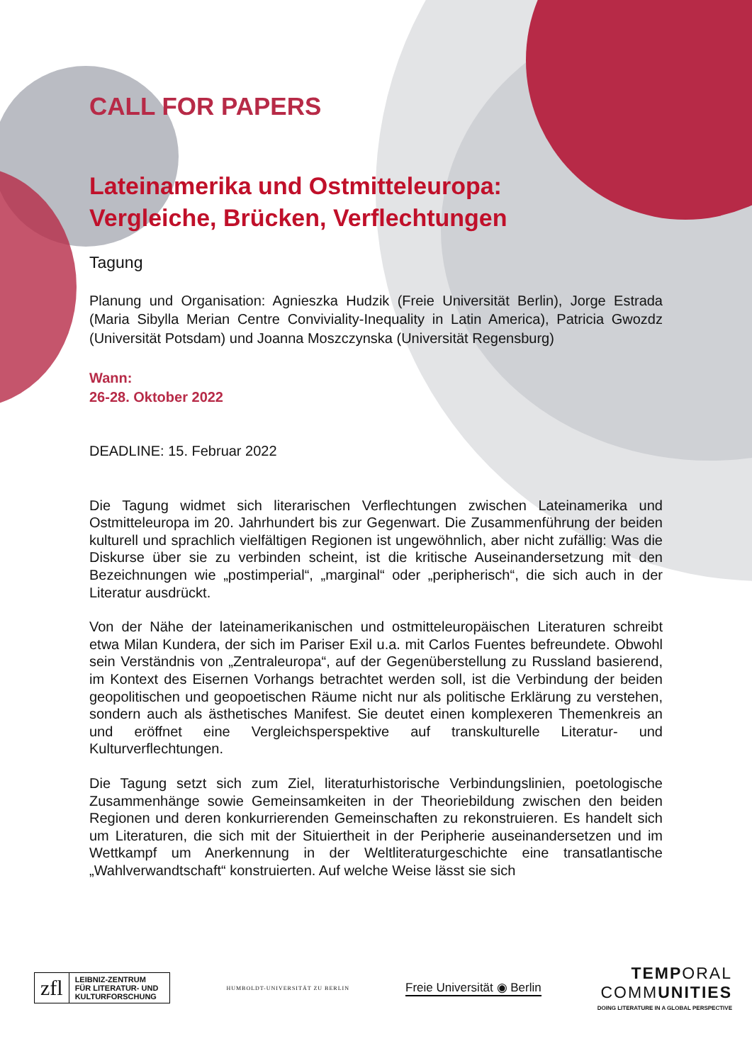CALL FOR PAPERS
Lateinamerika und Ostmitteleuropa:
Vergleiche, Brücken, Verflechtungen
Tagung
Planung und Organisation: Agnieszka Hudzik (Freie Universität Berlin), Jorge Estrada (Maria Sibylla Merian Centre Conviviality-Inequality in Latin America), Patricia Gwozdz (Universität Potsdam) und Joanna Moszczynska (Universität Regensburg)
Wann:
26-28. Oktober 2022
DEADLINE: 15. Februar 2022
Die Tagung widmet sich literarischen Verflechtungen zwischen Lateinamerika und Ostmitteleuropa im 20. Jahrhundert bis zur Gegenwart. Die Zusammenführung der beiden kulturell und sprachlich vielfältigen Regionen ist ungewöhnlich, aber nicht zufällig: Was die Diskurse über sie zu verbinden scheint, ist die kritische Auseinandersetzung mit den Bezeichnungen wie „postimperial“, „marginal“ oder „peripherisch“, die sich auch in der Literatur ausdrückt.
Von der Nähe der lateinamerikanischen und ostmitteleuropäischen Literaturen schreibt etwa Milan Kundera, der sich im Pariser Exil u.a. mit Carlos Fuentes befreundete. Obwohl sein Verständnis von „Zentraleuropa“, auf der Gegenüberstellung zu Russland basierend, im Kontext des Eisernen Vorhangs betrachtet werden soll, ist die Verbindung der beiden geopolitischen und geopoetischen Räume nicht nur als politische Erklärung zu verstehen, sondern auch als ästhetisches Manifest. Sie deutet einen komplexeren Themenkreis an und eröffnet eine Vergleichsperspektive auf transkulturelle Literatur- und Kulturverflechtungen.
Die Tagung setzt sich zum Ziel, literaturhistorische Verbindungslinien, poetologische Zusammenhänge sowie Gemeinsamkeiten in der Theoriebildung zwischen den beiden Regionen und deren konkurrierenden Gemeinschaften zu rekonstruieren. Es handelt sich um Literaturen, die sich mit der Situiertheit in der Peripherie auseinandersetzen und im Wettkampf um Anerkennung in der Weltliteraturgeschichte eine transatlantische „Wahlverwandtschaft“ konstruierten. Auf welche Weise lässt sie sich
zfl LEIBNIZ-ZENTRUM
FÜR LITERATUR- UND
KULTURFORSCHUNG
HUMBOLDT-UNIVERSITÄT ZU BERLIN
Freie Universität ◉ Berlin
TEMPORAL
COMMUNITIES
DOING LITERATURE IN A GLOBAL PERSPECTIVE